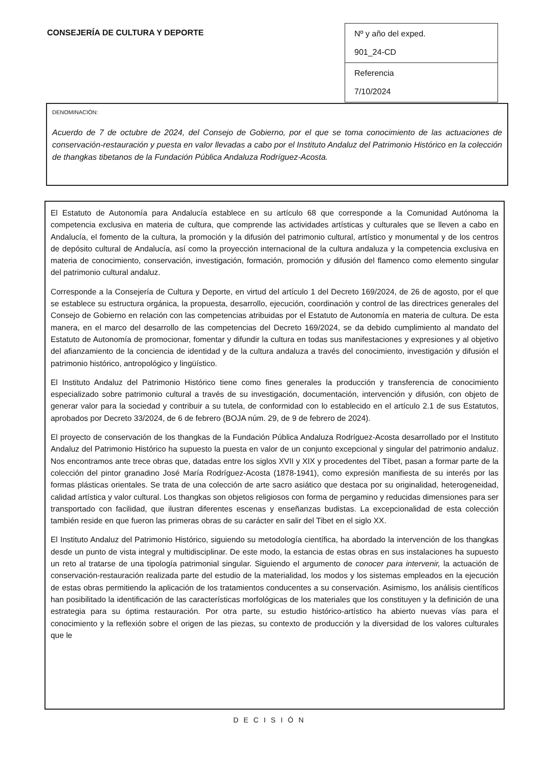CONSEJERÍA DE CULTURA Y DEPORTE
Nº y año del exped.
901_24-CD
Referencia
7/10/2024
DENOMINACIÓN:
Acuerdo de 7 de octubre de 2024, del Consejo de Gobierno, por el que se toma conocimiento de las actuaciones de conservación-restauración y puesta en valor llevadas a cabo por el Instituto Andaluz del Patrimonio Histórico en la colección de thangkas tibetanos de la Fundación Pública Andaluza Rodríguez-Acosta.
El Estatuto de Autonomía para Andalucía establece en su artículo 68 que corresponde a la Comunidad Autónoma la competencia exclusiva en materia de cultura, que comprende las actividades artísticas y culturales que se lleven a cabo en Andalucía, el fomento de la cultura, la promoción y la difusión del patrimonio cultural, artístico y monumental y de los centros de depósito cultural de Andalucía, así como la proyección internacional de la cultura andaluza y la competencia exclusiva en materia de conocimiento, conservación, investigación, formación, promoción y difusión del flamenco como elemento singular del patrimonio cultural andaluz.
Corresponde a la Consejería de Cultura y Deporte, en virtud del artículo 1 del Decreto 169/2024, de 26 de agosto, por el que se establece su estructura orgánica, la propuesta, desarrollo, ejecución, coordinación y control de las directrices generales del Consejo de Gobierno en relación con las competencias atribuidas por el Estatuto de Autonomía en materia de cultura. De esta manera, en el marco del desarrollo de las competencias del Decreto 169/2024, se da debido cumplimiento al mandato del Estatuto de Autonomía de promocionar, fomentar y difundir la cultura en todas sus manifestaciones y expresiones y al objetivo del afianzamiento de la conciencia de identidad y de la cultura andaluza a través del conocimiento, investigación y difusión el patrimonio histórico, antropológico y lingüístico.
El Instituto Andaluz del Patrimonio Histórico tiene como fines generales la producción y transferencia de conocimiento especializado sobre patrimonio cultural a través de su investigación, documentación, intervención y difusión, con objeto de generar valor para la sociedad y contribuir a su tutela, de conformidad con lo establecido en el artículo 2.1 de sus Estatutos, aprobados por Decreto 33/2024, de 6 de febrero (BOJA núm. 29, de 9 de febrero de 2024).
El proyecto de conservación de los thangkas de la Fundación Pública Andaluza Rodríguez-Acosta desarrollado por el Instituto Andaluz del Patrimonio Histórico ha supuesto la puesta en valor de un conjunto excepcional y singular del patrimonio andaluz. Nos encontramos ante trece obras que, datadas entre los siglos XVII y XIX y procedentes del Tíbet, pasan a formar parte de la colección del pintor granadino José María Rodríguez-Acosta (1878-1941), como expresión manifiesta de su interés por las formas plásticas orientales. Se trata de una colección de arte sacro asiático que destaca por su originalidad, heterogeneidad, calidad artística y valor cultural. Los thangkas son objetos religiosos con forma de pergamino y reducidas dimensiones para ser transportado con facilidad, que ilustran diferentes escenas y enseñanzas budistas. La excepcionalidad de esta colección también reside en que fueron las primeras obras de su carácter en salir del Tibet en el siglo XX.
El Instituto Andaluz del Patrimonio Histórico, siguiendo su metodología científica, ha abordado la intervención de los thangkas desde un punto de vista integral y multidisciplinar. De este modo, la estancia de estas obras en sus instalaciones ha supuesto un reto al tratarse de una tipología patrimonial singular. Siguiendo el argumento de conocer para intervenir, la actuación de conservación-restauración realizada parte del estudio de la materialidad, los modos y los sistemas empleados en la ejecución de estas obras permitiendo la aplicación de los tratamientos conducentes a su conservación. Asimismo, los análisis científicos han posibilitado la identificación de las características morfológicas de los materiales que los constituyen y la definición de una estrategia para su óptima restauración. Por otra parte, su estudio histórico-artístico ha abierto nuevas vías para el conocimiento y la reflexión sobre el origen de las piezas, su contexto de producción y la diversidad de los valores culturales que le
DECISIÓN